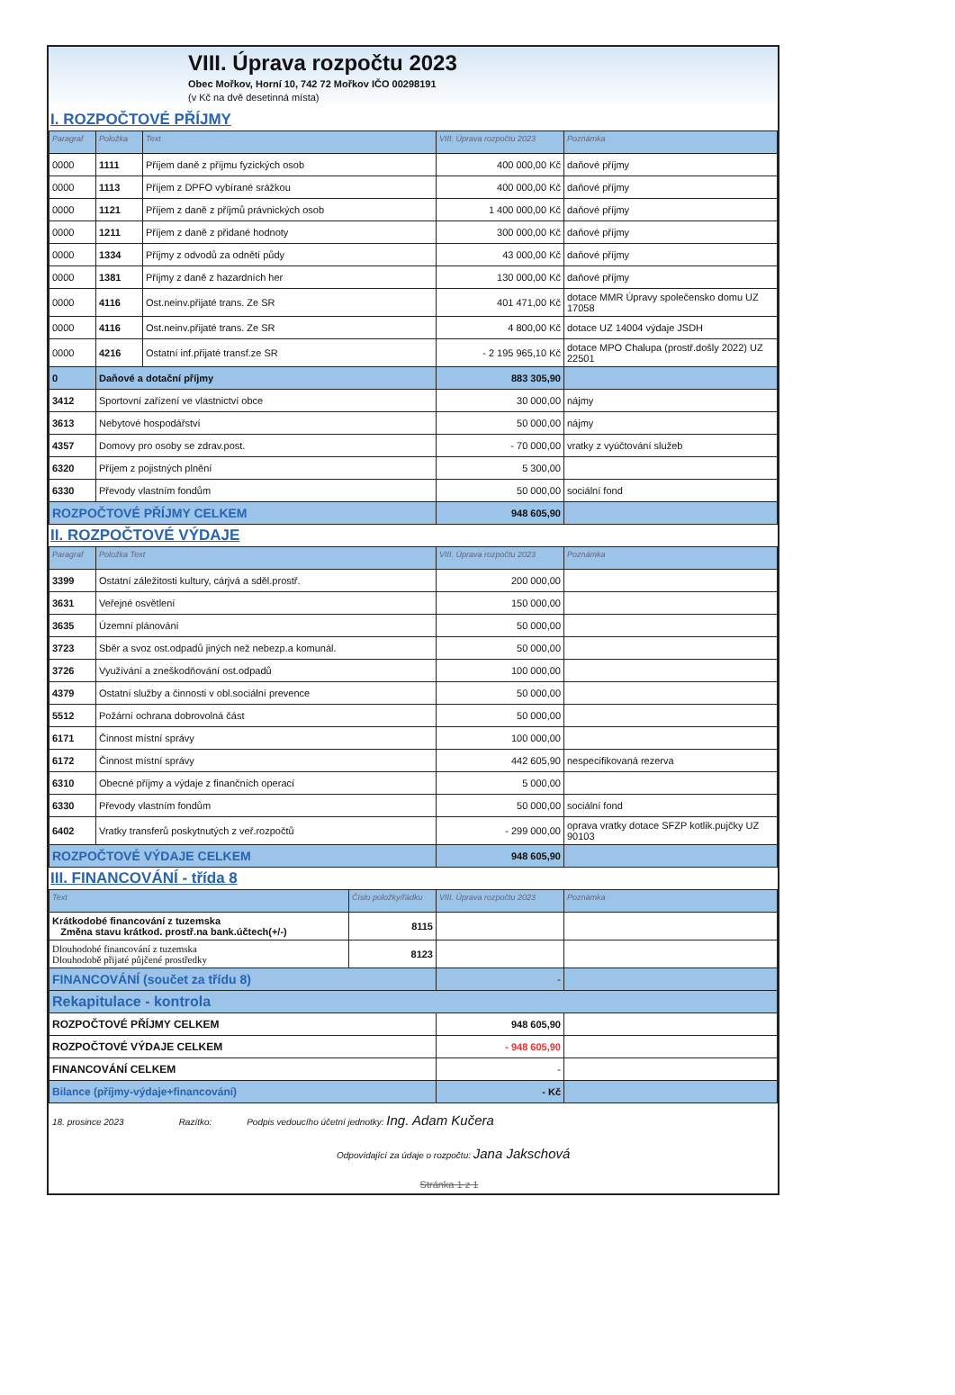VIII. Úprava rozpočtu 2023
Obec Mořkov, Horní 10, 742 72 Mořkov IČO 00298191
(v Kč na dvě desetinná místa)
I. ROZPOČTOVÉ PŘÍJMY
| Paragraf | Položka | Text | VIII. Úprava rozpočtu 2023 | Poznámka |
| --- | --- | --- | --- | --- |
| 0000 | 1111 | Příjem daně z příjmu fyzických osob | 400 000,00 Kč | daňové příjmy |
| 0000 | 1113 | Příjem z DPFO vybírané srážkou | 400 000,00 Kč | daňové příjmy |
| 0000 | 1121 | Příjem z daně z příjmů právnických osob | 1 400 000,00 Kč | daňové příjmy |
| 0000 | 1211 | Příjem z daně z přidané hodnoty | 300 000,00 Kč | daňové příjmy |
| 0000 | 1334 | Příjmy z odvodů za odnětí půdy | 43 000,00 Kč | daňové příjmy |
| 0000 | 1381 | Příjmy z daně z hazardních her | 130 000,00 Kč | daňové příjmy |
| 0000 | 4116 | Ost.neinv.přijaté trans. Ze SR | 401 471,00 Kč | dotace MMR Úpravy společensko domu UZ 17058 |
| 0000 | 4116 | Ost.neinv.přijaté trans. Ze SR | 4 800,00 Kč | dotace UZ 14004 výdaje JSDH |
| 0000 | 4216 | Ostatní inf.přijaté transf.ze SR | - 2 195 965,10 Kč | dotace MPO Chalupa (prostř.došly 2022) UZ 22501 |
| 0 | Daňové a dotační příjmy | | 883 305,90 | |
| 3412 | Sportovní zařízení ve vlastnictví obce | | 30 000,00 | nájmy |
| 3613 | Nebytové hospodářství | | 50 000,00 | nájmy |
| 4357 | Domovy pro osoby se zdrav.post. | | - 70 000,00 | vratky z vyúčtování služeb |
| 6320 | Příjem z pojistných plnění | | 5 300,00 | |
| 6330 | Převody vlastním fondům | | 50 000,00 | sociální fond |
| ROZPOČTOVÉ PŘÍJMY CELKEM | | | 948 605,90 | |
II. ROZPOČTOVÉ VÝDAJE
| Paragraf | Položka Text | VIII. Úprava rozpočtu 2023 | Poznámka |
| --- | --- | --- | --- |
| 3399 | Ostatní záležitosti kultury, cárjvá a sděl.prostř. | 200 000,00 | |
| 3631 | Veřejné osvětlení | 150 000,00 | |
| 3635 | Územní plánování | 50 000,00 | |
| 3723 | Sběr a svoz ost.odpadů jiných než nebezp.a komunál. | 50 000,00 | |
| 3726 | Využívání a zneškodňování ost.odpadů | 100 000,00 | |
| 4379 | Ostatní služby a činnosti v obl.sociální prevence | 50 000,00 | |
| 5512 | Požární ochrana dobrovolná část | 50 000,00 | |
| 6171 | Činnost místní správy | 100 000,00 | |
| 6172 | Činnost místní správy | 442 605,90 | nespecifikovaná rezerva |
| 6310 | Obecné příjmy a výdaje z finančních operací | 5 000,00 | |
| 6330 | Převody vlastním fondům | 50 000,00 | sociální fond |
| 6402 | Vratky transferů poskytnutých z veř.rozpočtů | - 299 000,00 | oprava vratky dotace SFZP kotlik.pujčky UZ 90103 |
| ROZPOČTOVÉ VÝDAJE CELKEM | | 948 605,90 | |
III. FINANCOVÁNÍ - třída 8
| Text | Číslo položky/řádku | VIII. Úprava rozpočtu 2023 | Poznámka |
| --- | --- | --- | --- |
| Krátkodobé financování z tuzemska Změna stavu krátkod. prostř.na bank.účtech(+/-) | 8115 | | |
| Dlouhodobé financování z tuzemska Dlouhodobě přijaté půjčené prostředky | 8123 | | |
| FINANCOVÁNÍ (součet za třídu 8) | | - | |
| Rekapitulace - kontrola | | | |
| ROZPOČTOVÉ PŘÍJMY CELKEM | | 948 605,90 | |
| ROZPOČTOVÉ VÝDAJE CELKEM | | - 948 605,90 | |
| FINANCOVÁNÍ CELKEM | | - | |
| Bilance (příjmy-výdaje+financování) | | - Kč | |
18. prosince 2023 Razítko: Podpis vedoucího účetní jednotky: Ing. Adam Kučera
Odpovídající za údaje o rozpočtu: Jana Jakschová
Stránka 1 z 1